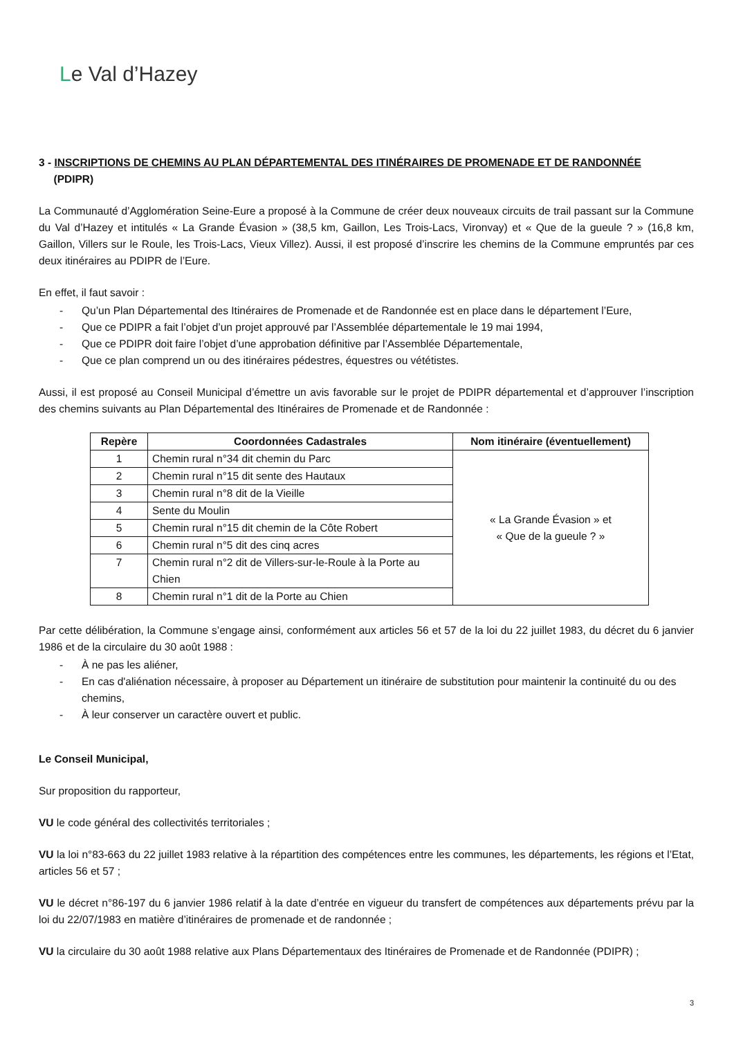Le Val d’Hazey
3 - INSCRIPTIONS DE CHEMINS AU PLAN DÉPARTEMENTAL DES ITINÉRAIRES DE PROMENADE ET DE RANDONNÉE
(PDIPR)
La Communauté d’Agglomération Seine-Eure a proposé à la Commune de créer deux nouveaux circuits de trail passant sur la Commune du Val d’Hazey et intitulés « La Grande Évasion » (38,5 km, Gaillon, Les Trois-Lacs, Vironvay) et « Que de la gueule ? » (16,8 km, Gaillon, Villers sur le Roule, les Trois-Lacs, Vieux Villez). Aussi, il est proposé d’inscrire les chemins de la Commune empruntés par ces deux itinéraires au PDIPR de l’Eure.
En effet, il faut savoir :
- Qu’un Plan Départemental des Itinéraires de Promenade et de Randonnée est en place dans le département l’Eure,
- Que ce PDIPR a fait l’objet d’un projet approuvé par l’Assemblée départementale le 19 mai 1994,
- Que ce PDIPR doit faire l’objet d’une approbation définitive par l’Assemblée Départementale,
- Que ce plan comprend un ou des itinéraires pédestres, équestres ou vététistes.
Aussi, il est proposé au Conseil Municipal d’émettre un avis favorable sur le projet de PDIPR départemental et d’approuver l’inscription des chemins suivants au Plan Départemental des Itinéraires de Promenade et de Randonnée :
| Repère | Coordonnées Cadastrales | Nom itinéraire (éventuellement) |
| --- | --- | --- |
| 1 | Chemin rural n°34 dit chemin du Parc | « La Grande Évasion » et « Que de la gueule ? » |
| 2 | Chemin rural n°15 dit sente des Hautaux | |
| 3 | Chemin rural n°8 dit de la Vieille | |
| 4 | Sente du Moulin | |
| 5 | Chemin rural n°15 dit chemin de la Côte Robert | |
| 6 | Chemin rural n°5 dit des cinq acres | |
| 7 | Chemin rural n°2 dit de Villers-sur-le-Roule à la Porte au Chien | |
| 8 | Chemin rural n°1 dit de la Porte au Chien | |
Par cette délibération, la Commune s’engage ainsi, conformément aux articles 56 et 57 de la loi du 22 juillet 1983, du décret du 6 janvier 1986 et de la circulaire du 30 août 1988 :
- À ne pas les aliéner,
- En cas d'aliénation nécessaire, à proposer au Département un itinéraire de substitution pour maintenir la continuité du ou des chemins,
- À leur conserver un caractère ouvert et public.
Le Conseil Municipal,
Sur proposition du rapporteur,
VU le code général des collectivités territoriales ;
VU la loi n°83-663 du 22 juillet 1983 relative à la répartition des compétences entre les communes, les départements, les régions et l’Etat, articles 56 et 57 ;
VU le décret n°86-197 du 6 janvier 1986 relatif à la date d’entrée en vigueur du transfert de compétences aux départements prévu par la loi du 22/07/1983 en matière d’itinéraires de promenade et de randonnée ;
VU la circulaire du 30 août 1988 relative aux Plans Départementaux des Itinéraires de Promenade et de Randonnée (PDIPR) ;
3